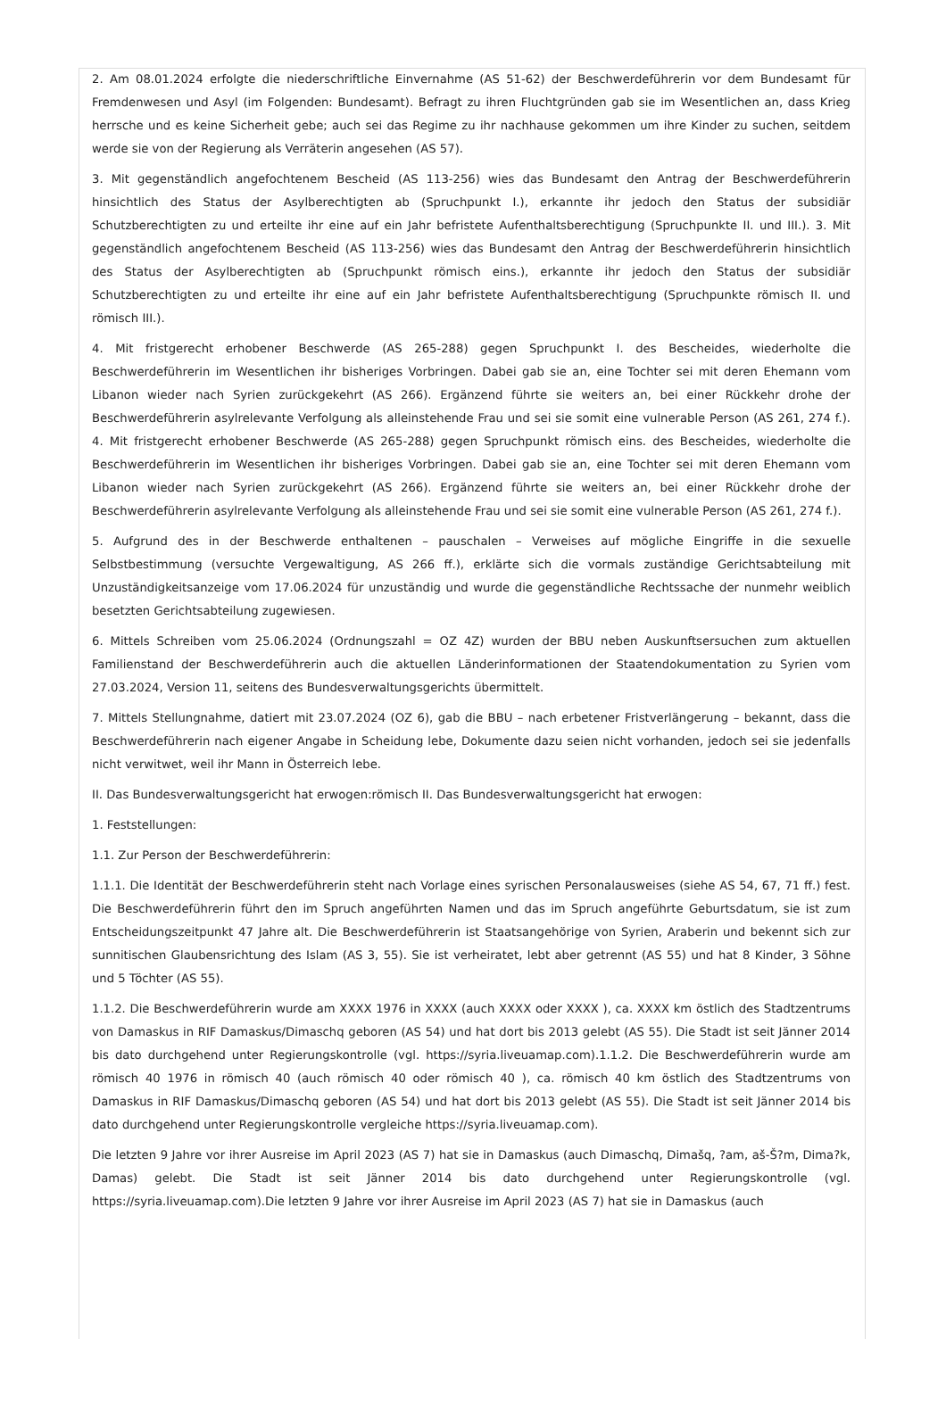2. Am 08.01.2024 erfolgte die niederschriftliche Einvernahme (AS 51-62) der Beschwerdeführerin vor dem Bundesamt für Fremdenwesen und Asyl (im Folgenden: Bundesamt). Befragt zu ihren Fluchtgründen gab sie im Wesentlichen an, dass Krieg herrsche und es keine Sicherheit gebe; auch sei das Regime zu ihr nachhause gekommen um ihre Kinder zu suchen, seitdem werde sie von der Regierung als Verräterin angesehen (AS 57).
3. Mit gegenständlich angefochtenem Bescheid (AS 113-256) wies das Bundesamt den Antrag der Beschwerdeführerin hinsichtlich des Status der Asylberechtigten ab (Spruchpunkt I.), erkannte ihr jedoch den Status der subsidiär Schutzberechtigten zu und erteilte ihr eine auf ein Jahr befristete Aufenthaltsberechtigung (Spruchpunkte II. und III.). 3. Mit gegenständlich angefochtenem Bescheid (AS 113-256) wies das Bundesamt den Antrag der Beschwerdeführerin hinsichtlich des Status der Asylberechtigten ab (Spruchpunkt römisch eins.), erkannte ihr jedoch den Status der subsidiär Schutzberechtigten zu und erteilte ihr eine auf ein Jahr befristete Aufenthaltsberechtigung (Spruchpunkte römisch II. und römisch III.).
4. Mit fristgerecht erhobener Beschwerde (AS 265-288) gegen Spruchpunkt I. des Bescheides, wiederholte die Beschwerdeführerin im Wesentlichen ihr bisheriges Vorbringen. Dabei gab sie an, eine Tochter sei mit deren Ehemann vom Libanon wieder nach Syrien zurückgekehrt (AS 266). Ergänzend führte sie weiters an, bei einer Rückkehr drohe der Beschwerdeführerin asylrelevante Verfolgung als alleinstehende Frau und sei sie somit eine vulnerable Person (AS 261, 274 f.). 4. Mit fristgerecht erhobener Beschwerde (AS 265-288) gegen Spruchpunkt römisch eins. des Bescheides, wiederholte die Beschwerdeführerin im Wesentlichen ihr bisheriges Vorbringen. Dabei gab sie an, eine Tochter sei mit deren Ehemann vom Libanon wieder nach Syrien zurückgekehrt (AS 266). Ergänzend führte sie weiters an, bei einer Rückkehr drohe der Beschwerdeführerin asylrelevante Verfolgung als alleinstehende Frau und sei sie somit eine vulnerable Person (AS 261, 274 f.).
5. Aufgrund des in der Beschwerde enthaltenen – pauschalen – Verweises auf mögliche Eingriffe in die sexuelle Selbstbestimmung (versuchte Vergewaltigung, AS 266 ff.), erklärte sich die vormals zuständige Gerichtsabteilung mit Unzuständigkeitsanzeige vom 17.06.2024 für unzuständig und wurde die gegenständliche Rechtssache der nunmehr weiblich besetzten Gerichtsabteilung zugewiesen.
6. Mittels Schreiben vom 25.06.2024 (Ordnungszahl = OZ 4Z) wurden der BBU neben Auskunftsersuchen zum aktuellen Familienstand der Beschwerdeführerin auch die aktuellen Länderinformationen der Staatendokumentation zu Syrien vom 27.03.2024, Version 11, seitens des Bundesverwaltungsgerichts übermittelt.
7. Mittels Stellungnahme, datiert mit 23.07.2024 (OZ 6), gab die BBU – nach erbetener Fristverlängerung – bekannt, dass die Beschwerdeführerin nach eigener Angabe in Scheidung lebe, Dokumente dazu seien nicht vorhanden, jedoch sei sie jedenfalls nicht verwitwet, weil ihr Mann in Österreich lebe.
II. Das Bundesverwaltungsgericht hat erwogen:römisch II. Das Bundesverwaltungsgericht hat erwogen:
1. Feststellungen:
1.1. Zur Person der Beschwerdeführerin:
1.1.1. Die Identität der Beschwerdeführerin steht nach Vorlage eines syrischen Personalausweises (siehe AS 54, 67, 71 ff.) fest. Die Beschwerdeführerin führt den im Spruch angeführten Namen und das im Spruch angeführte Geburtsdatum, sie ist zum Entscheidungszeitpunkt 47 Jahre alt. Die Beschwerdeführerin ist Staatsangehörige von Syrien, Araberin und bekennt sich zur sunnitischen Glaubensrichtung des Islam (AS 3, 55). Sie ist verheiratet, lebt aber getrennt (AS 55) und hat 8 Kinder, 3 Söhne und 5 Töchter (AS 55).
1.1.2. Die Beschwerdeführerin wurde am XXXX 1976 in XXXX (auch XXXX oder XXXX ), ca. XXXX km östlich des Stadtzentrums von Damaskus in RIF Damaskus/Dimaschq geboren (AS 54) und hat dort bis 2013 gelebt (AS 55). Die Stadt ist seit Jänner 2014 bis dato durchgehend unter Regierungskontrolle (vgl. https://syria.liveuamap.com).1.1.2. Die Beschwerdeführerin wurde am römisch 40 1976 in römisch 40 (auch römisch 40 oder römisch 40 ), ca. römisch 40 km östlich des Stadtzentrums von Damaskus in RIF Damaskus/Dimaschq geboren (AS 54) und hat dort bis 2013 gelebt (AS 55). Die Stadt ist seit Jänner 2014 bis dato durchgehend unter Regierungskontrolle vergleiche https://syria.liveuamap.com).
Die letzten 9 Jahre vor ihrer Ausreise im April 2023 (AS 7) hat sie in Damaskus (auch Dimaschq, Dimašq, ?am, aš-Š?m, Dima?k, Damas) gelebt. Die Stadt ist seit Jänner 2014 bis dato durchgehend unter Regierungskontrolle (vgl. https://syria.liveuamap.com).Die letzten 9 Jahre vor ihrer Ausreise im April 2023 (AS 7) hat sie in Damaskus (auch